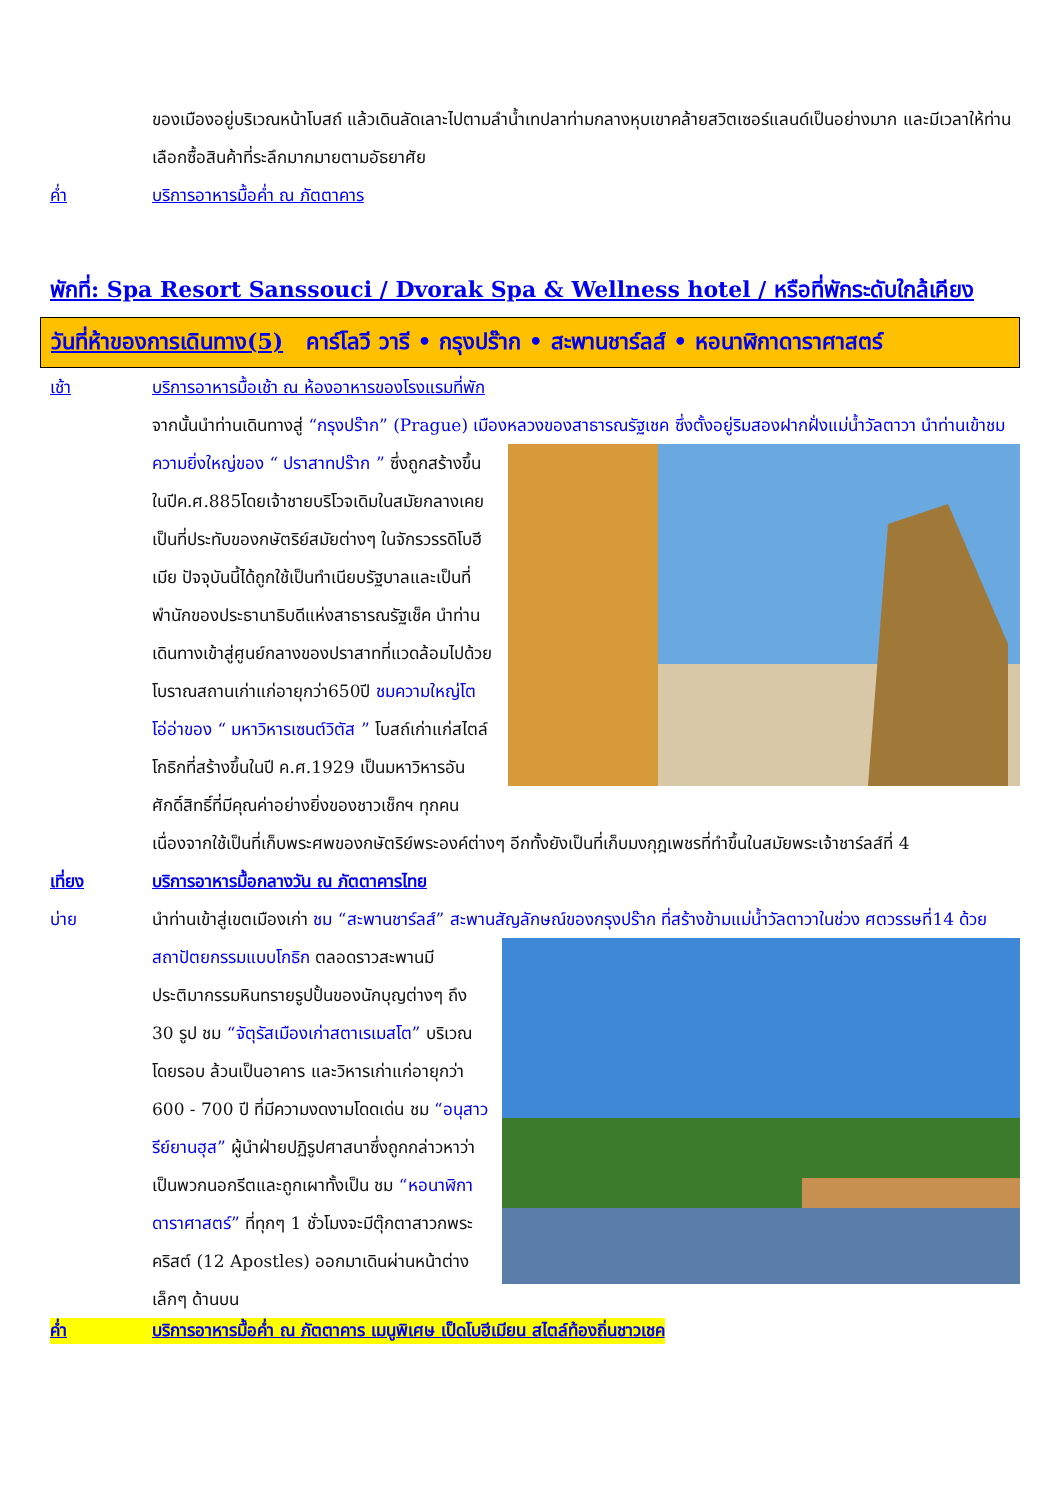ของเมืองอยู่บริเวณหน้าโบสถ์ แล้วเดินลัดเลาะไปตามลำน้ำเทปลาท่ามกลางหุบเขาคล้ายสวิตเซอร์แลนด์เป็นอย่างมาก และมีเวลาให้ท่านเลือกซื้อสินค้าที่ระลึกมากมายตามอัธยาศัย
ค่ำ บริการอาหารมื้อค่ำ ณ ภัตตาคาร
พักที่: Spa Resort Sanssouci / Dvorak Spa & Wellness hotel / หรือที่พักระดับใกล้เคียง
วันที่ห้าของการเดินทาง(5) คาร์โลวี วารี • กรุงปร๊าก • สะพานชาร์ลส์ • หอนาฬิกาดาราศาสตร์
เช้า บริการอาหารมื้อเช้า ณ ห้องอาหารของโรงแรมที่พัก
จากนั้นนำท่านเดินทางสู่ “กรุงปร๊าก” (Prague) เมืองหลวงของสาธารณรัฐเชค ซึ่งตั้งอยู่ริมสองฝากฝั่งแม่น้ำวัลตาวา นำท่านเข้าชมความยิ่งใหญ่ของ “ ปราสาทปร๊าก ” ซึ่งถูกสร้างขึ้นในปีค.ศ.885โดยเจ้าชายบริโวจเดิมในสมัยกลางเคยเป็นที่ประทับของกษัตริย์สมัยต่างๆ ในจักรวรรดิโบฮีเมีย ปัจจุบันนี้ได้ถูกใช้เป็นทำเนียบรัฐบาลและเป็นที่พำนักของประธานาธิบดีแห่งสาธารณรัฐเช็ค นำท่านเดินทางเข้าสู่ศูนย์กลางของปราสาทที่แวดล้อมไปด้วยโบราณสถานเก่าแก่อายุกว่า650ปี ชมความใหญ่โตโอ่อ่าของ “ มหาวิหารเซนต์วิตัส ” โบสถ์เก่าแก่สไตล์โกธิกที่สร้างขึ้นในปี ค.ศ.1929 เป็นมหาวิหารอันศักดิ์สิทธิ์ที่มีคุณค่าอย่างยิ่งของชาวเช็กฯ ทุกคนเนื่องจากใช้เป็นที่เก็บพระศพของกษัตริย์พระองค์ต่างๆ อีกทั้งยังเป็นที่เก็บมงกุฎเพชรที่ทำขึ้นในสมัยพระเจ้าชาร์ลส์ที่ 4
เที่ยง บริการอาหารมื้อกลางวัน ณ ภัตตาคารไทย
บ่าย นำท่านเข้าสู่เขตเมืองเก่า ชม “สะพานชาร์ลส์” สะพานสัญลักษณ์ของกรุงปร๊าก ที่สร้างข้ามแม่น้ำวัลตาวาในช่วง ศตวรรษที่14 ด้วยสถาปัตยกรรมแบบโกธิก ตลอดราวสะพานมีประติมากรรมหินทรายรูปปั้นของนักบุญต่างๆ ถึง 30 รูป ชม “จัตุรัสเมืองเก่าสตาเรเมสโต” บริเวณโดยรอบ ล้วนเป็นอาคาร และวิหารเก่าแก่อายุกว่า 600 - 700 ปี ที่มีความงดงามโดดเด่น ชม “อนุสาวรีย์ยานฮุส” ผู้นำฝ่ายปฏิรูปศาสนาซึ่งถูกกล่าวหาว่าเป็นพวกนอกรีตและถูกเผาทั้งเป็น ชม “หอนาฬิกาดาราศาสตร์” ที่ทุกๆ 1 ชั่วโมงจะมีตุ๊กตาสาวกพระคริสต์ (12 Apostles) ออกมาเดินผ่านหน้าต่างเล็กๆ ด้านบน
ค่ำ บริการอาหารมื้อค่ำ ณ ภัตตาคาร เมนูพิเศษ เป็ดโบฮีเมียน สไตล์ท้องถิ่นชาวเชค